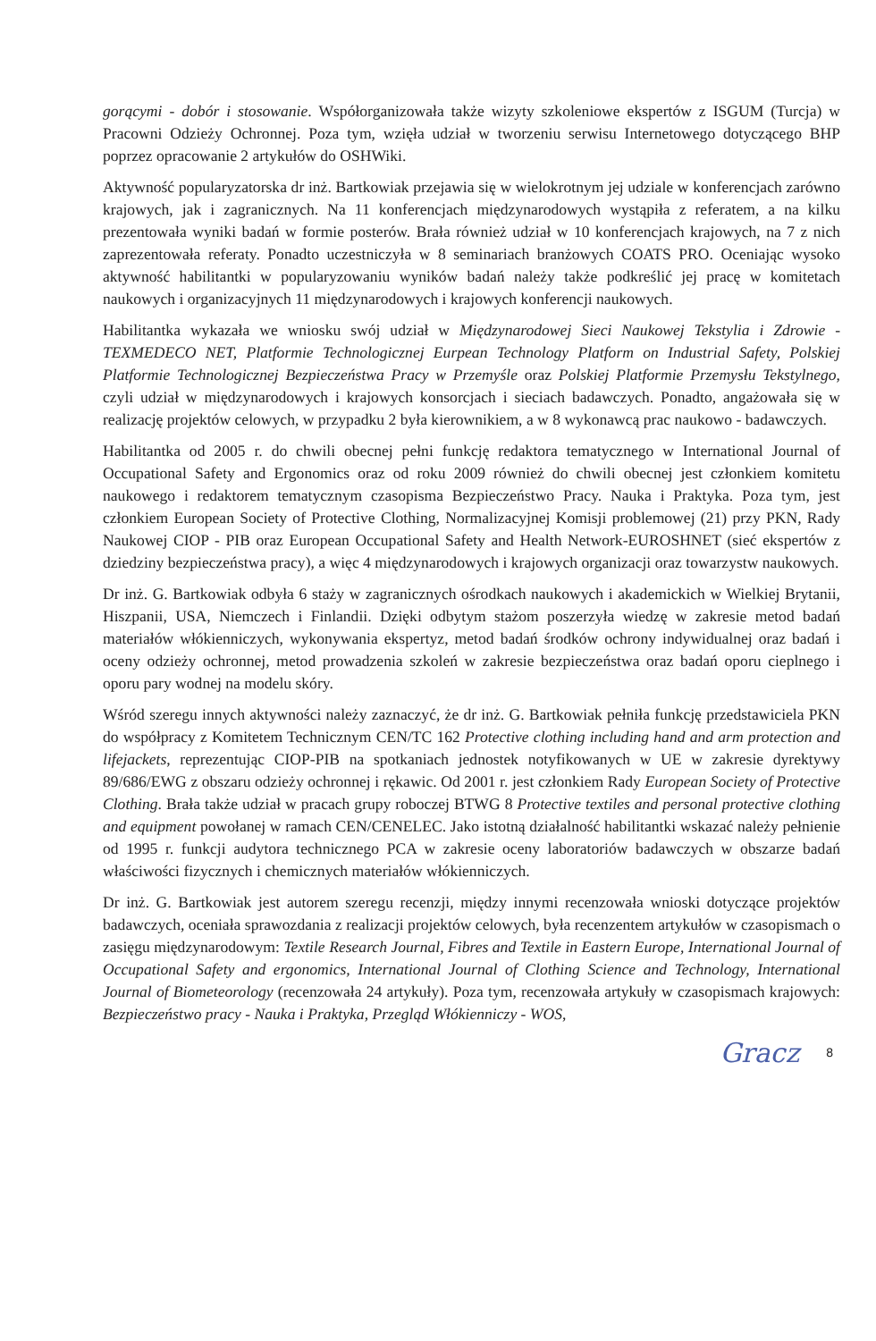gorącymi - dobór i stosowanie. Współorganizowała także wizyty szkoleniowe ekspertów z ISGUM (Turcja) w Pracowni Odzieży Ochronnej. Poza tym, wzięła udział w tworzeniu serwisu Internetowego dotyczącego BHP poprzez opracowanie 2 artykułów do OSHWiki.
Aktywność popularyzatorska dr inż. Bartkowiak przejawia się w wielokrotnym jej udziale w konferencjach zarówno krajowych, jak i zagranicznych. Na 11 konferencjach międzynarodowych wystąpiła z referatem, a na kilku prezentowała wyniki badań w formie posterów. Brała również udział w 10 konferencjach krajowych, na 7 z nich zaprezentowała referaty. Ponadto uczestniczyła w 8 seminariach branżowych COATS PRO. Oceniając wysoko aktywność habilitantki w popularyzowaniu wyników badań należy także podkreślić jej pracę w komitetach naukowych i organizacyjnych 11 międzynarodowych i krajowych konferencji naukowych.
Habilitantka wykazała we wniosku swój udział w Międzynarodowej Sieci Naukowej Tekstylia i Zdrowie - TEXMEDECO NET, Platformie Technologicznej Eurpean Technology Platform on Industrial Safety, Polskiej Platformie Technologicznej Bezpieczeństwa Pracy w Przemyśle oraz Polskiej Platformie Przemysłu Tekstylnego, czyli udział w międzynarodowych i krajowych konsorcjach i sieciach badawczych. Ponadto, angażowała się w realizację projektów celowych, w przypadku 2 była kierownikiem, a w 8 wykonawcą prac naukowo - badawczych.
Habilitantka od 2005 r. do chwili obecnej pełni funkcję redaktora tematycznego w International Journal of Occupational Safety and Ergonomics oraz od roku 2009 również do chwili obecnej jest członkiem komitetu naukowego i redaktorem tematycznym czasopisma Bezpieczeństwo Pracy. Nauka i Praktyka. Poza tym, jest członkiem European Society of Protective Clothing, Normalizacyjnej Komisji problemowej (21) przy PKN, Rady Naukowej CIOP - PIB oraz European Occupational Safety and Health Network-EUROSHNET (sieć ekspertów z dziedziny bezpieczeństwa pracy), a więc 4 międzynarodowych i krajowych organizacji oraz towarzystw naukowych.
Dr inż. G. Bartkowiak odbyła 6 staży w zagranicznych ośrodkach naukowych i akademickich w Wielkiej Brytanii, Hiszpanii, USA, Niemczech i Finlandii. Dzięki odbytym stażom poszerzyła wiedzę w zakresie metod badań materiałów włókienniczych, wykonywania ekspertyz, metod badań środków ochrony indywidualnej oraz badań i oceny odzieży ochronnej, metod prowadzenia szkoleń w zakresie bezpieczeństwa oraz badań oporu cieplnego i oporu pary wodnej na modelu skóry.
Wśród szeregu innych aktywności należy zaznaczyć, że dr inż. G. Bartkowiak pełniła funkcję przedstawiciela PKN do współpracy z Komitetem Technicznym CEN/TC 162 Protective clothing including hand and arm protection and lifejackets, reprezentując CIOP-PIB na spotkaniach jednostek notyfikowanych w UE w zakresie dyrektywy 89/686/EWG z obszaru odzieży ochronnej i rękawic. Od 2001 r. jest członkiem Rady European Society of Protective Clothing. Brała także udział w pracach grupy roboczej BTWG 8 Protective textiles and personal protective clothing and equipment powołanej w ramach CEN/CENELEC. Jako istotną działalność habilitantki wskazać należy pełnienie od 1995 r. funkcji audytora technicznego PCA w zakresie oceny laboratoriów badawczych w obszarze badań właściwości fizycznych i chemicznych materiałów włókienniczych.
Dr inż. G. Bartkowiak jest autorem szeregu recenzji, między innymi recenzowała wnioski dotyczące projektów badawczych, oceniała sprawozdania z realizacji projektów celowych, była recenzentem artykułów w czasopismach o zasięgu międzynarodowym: Textile Research Journal, Fibres and Textile in Eastern Europe, International Journal of Occupational Safety and ergonomics, International Journal of Clothing Science and Technology, International Journal of Biometeorology (recenzowała 24 artykuły). Poza tym, recenzowała artykuły w czasopismach krajowych: Bezpieczeństwo pracy - Nauka i Praktyka, Przegląd Włókienniczy - WOS,
Gracz 8